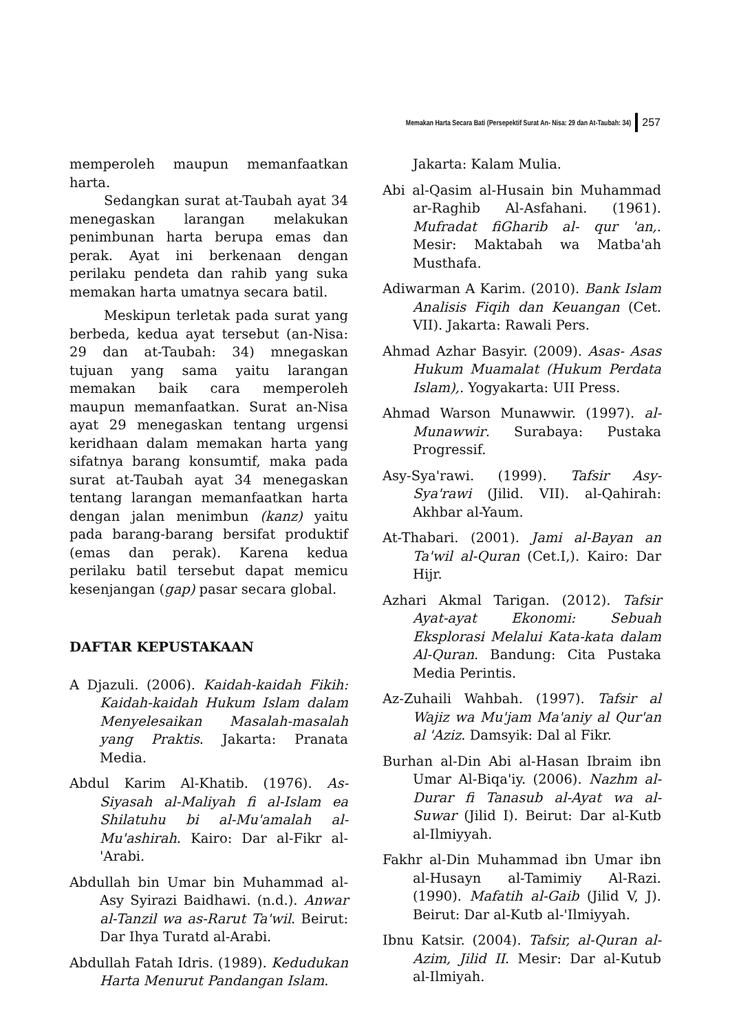Memakan Harta Secara Bati (Persepektif Surat An- Nisa: 29 dan At-Taubah: 34) 257
memperoleh maupun memanfaatkan harta.
Sedangkan surat at-Taubah ayat 34 menegaskan larangan melakukan penimbunan harta berupa emas dan perak. Ayat ini berkenaan dengan perilaku pendeta dan rahib yang suka memakan harta umatnya secara batil.
Meskipun terletak pada surat yang berbeda, kedua ayat tersebut (an-Nisa: 29 dan at-Taubah: 34) mnegaskan tujuan yang sama yaitu larangan memakan baik cara memperoleh maupun memanfaatkan. Surat an-Nisa ayat 29 menegaskan tentang urgensi keridhaan dalam memakan harta yang sifatnya barang konsumtif, maka pada surat at-Taubah ayat 34 menegaskan tentang larangan memanfaatkan harta dengan jalan menimbun (kanz) yaitu pada barang-barang bersifat produktif (emas dan perak). Karena kedua perilaku batil tersebut dapat memicu kesenjangan (gap) pasar secara global.
DAFTAR KEPUSTAKAAN
A Djazuli. (2006). Kaidah-kaidah Fikih: Kaidah-kaidah Hukum Islam dalam Menyelesaikan Masalah-masalah yang Praktis. Jakarta: Pranata Media.
Abdul Karim Al-Khatib. (1976). As-Siyasah al-Maliyah fi al-Islam ea Shilatuhu bi al-Mu'amalah al-Mu'ashirah. Kairo: Dar al-Fikr al-'Arabi.
Abdullah bin Umar bin Muhammad al-Asy Syirazi Baidhawi. (n.d.). Anwar al-Tanzil wa as-Rarut Ta'wil. Beirut: Dar Ihya Turatd al-Arabi.
Abdullah Fatah Idris. (1989). Kedudukan Harta Menurut Pandangan Islam.
Jakarta: Kalam Mulia.
Abi al-Qasim al-Husain bin Muhammad ar-Raghib Al-Asfahani. (1961). Mufradat fiGharib al- qur 'an,. Mesir: Maktabah wa Matba'ah Musthafa.
Adiwarman A Karim. (2010). Bank Islam Analisis Fiqih dan Keuangan (Cet. VII). Jakarta: Rawali Pers.
Ahmad Azhar Basyir. (2009). Asas- Asas Hukum Muamalat (Hukum Perdata Islam),. Yogyakarta: UII Press.
Ahmad Warson Munawwir. (1997). al-Munawwir. Surabaya: Pustaka Progressif.
Asy-Sya'rawi. (1999). Tafsir Asy-Sya'rawi (Jilid. VII). al-Qahirah: Akhbar al-Yaum.
At-Thabari. (2001). Jami al-Bayan an Ta'wil al-Quran (Cet.I,). Kairo: Dar Hijr.
Azhari Akmal Tarigan. (2012). Tafsir Ayat-ayat Ekonomi: Sebuah Eksplorasi Melalui Kata-kata dalam Al-Quran. Bandung: Cita Pustaka Media Perintis.
Az-Zuhaili Wahbah. (1997). Tafsir al Wajiz wa Mu'jam Ma'aniy al Qur'an al 'Aziz. Damsyik: Dal al Fikr.
Burhan al-Din Abi al-Hasan Ibraim ibn Umar Al-Biqa'iy. (2006). Nazhm al-Durar fi Tanasub al-Ayat wa al-Suwar (Jilid I). Beirut: Dar al-Kutb al-Ilmiyyah.
Fakhr al-Din Muhammad ibn Umar ibn al-Husayn al-Tamimiy Al-Razi. (1990). Mafatih al-Gaib (Jilid V, J). Beirut: Dar al-Kutb al-'Ilmiyyah.
Ibnu Katsir. (2004). Tafsir, al-Quran al-Azim, Jilid II. Mesir: Dar al-Kutub al-Ilmiyah.